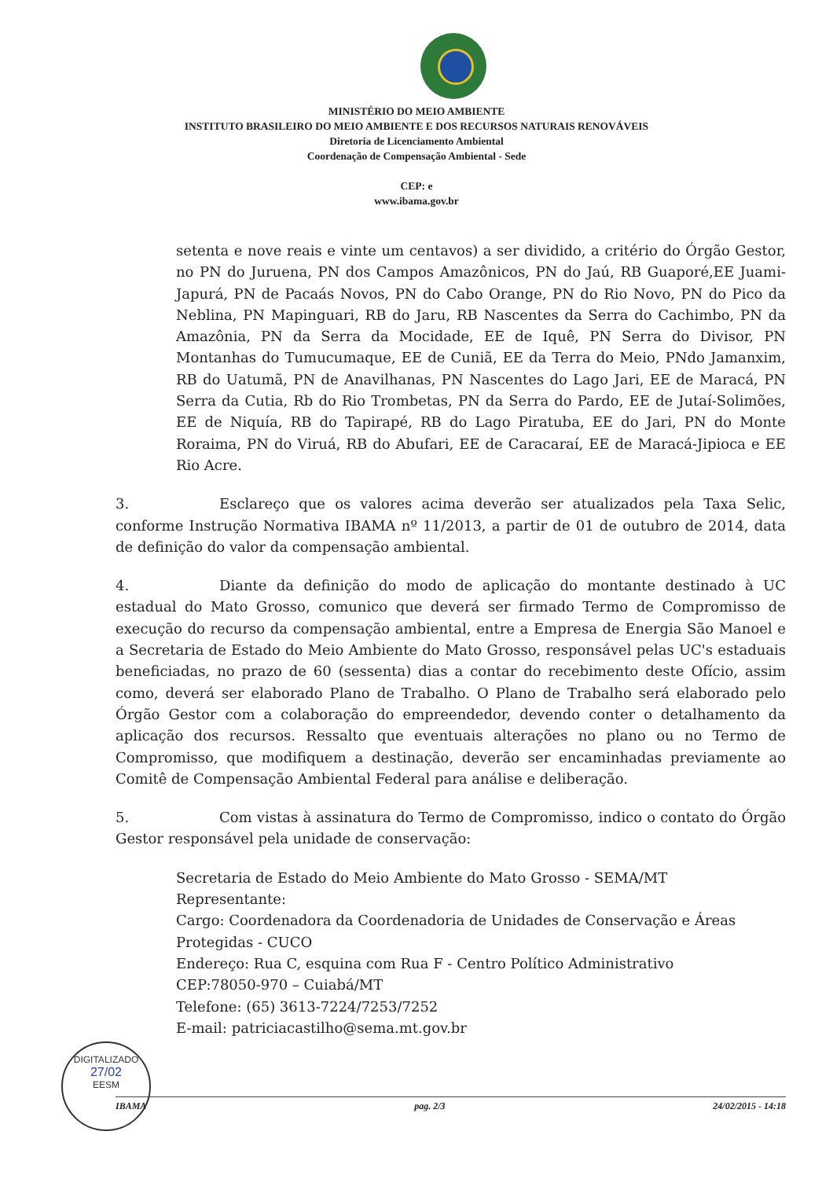MINISTÉRIO DO MEIO AMBIENTE
INSTITUTO BRASILEIRO DO MEIO AMBIENTE E DOS RECURSOS NATURAIS RENOVÁVEIS
Diretoria de Licenciamento Ambiental
Coordenação de Compensação Ambiental - Sede
CEP: e
www.ibama.gov.br
setenta e nove reais e vinte um centavos) a ser dividido, a critério do Órgão Gestor, no PN do Juruena, PN dos Campos Amazônicos, PN do Jaú, RB Guaporé,EE Juami-Japurá, PN de Pacaás Novos, PN do Cabo Orange, PN do Rio Novo, PN do Pico da Neblina, PN Mapinguari, RB do Jaru, RB Nascentes da Serra do Cachimbo, PN da Amazônia, PN da Serra da Mocidade, EE de Iquê, PN Serra do Divisor, PN Montanhas do Tumucumaque, EE de Cuniã, EE da Terra do Meio, PNdo Jamanxim, RB do Uatumã, PN de Anavilhanas, PN Nascentes do Lago Jari, EE de Maracá, PN Serra da Cutia, Rb do Rio Trombetas, PN da Serra do Pardo, EE de Jutaí-Solimões, EE de Niquía, RB do Tapirapé, RB do Lago Piratuba, EE do Jari, PN do Monte Roraima, PN do Viruá, RB do Abufari, EE de Caracaraí, EE de Maracá-Jipioca e EE Rio Acre.
3. Esclareço que os valores acima deverão ser atualizados pela Taxa Selic, conforme Instrução Normativa IBAMA nº 11/2013, a partir de 01 de outubro de 2014, data de definição do valor da compensação ambiental.
4. Diante da definição do modo de aplicação do montante destinado à UC estadual do Mato Grosso, comunico que deverá ser firmado Termo de Compromisso de execução do recurso da compensação ambiental, entre a Empresa de Energia São Manoel e a Secretaria de Estado do Meio Ambiente do Mato Grosso, responsável pelas UC's estaduais beneficiadas, no prazo de 60 (sessenta) dias a contar do recebimento deste Ofício, assim como, deverá ser elaborado Plano de Trabalho. O Plano de Trabalho será elaborado pelo Órgão Gestor com a colaboração do empreendedor, devendo conter o detalhamento da aplicação dos recursos. Ressalto que eventuais alterações no plano ou no Termo de Compromisso, que modifiquem a destinação, deverão ser encaminhadas previamente ao Comitê de Compensação Ambiental Federal para análise e deliberação.
5. Com vistas à assinatura do Termo de Compromisso, indico o contato do Órgão Gestor responsável pela unidade de conservação:
Secretaria de Estado do Meio Ambiente do Mato Grosso - SEMA/MT
Representante:
Cargo: Coordenadora da Coordenadoria de Unidades de Conservação e Áreas Protegidas - CUCO
Endereço: Rua C, esquina com Rua F - Centro Político Administrativo
CEP:78050-970 – Cuiabá/MT
Telefone: (65) 3613-7224/7253/7252
E-mail: patriciacastilho@sema.mt.gov.br
DIGITALIZADO
27/02
EESM
IBAMA pag. 2/3 24/02/2015 - 14:18